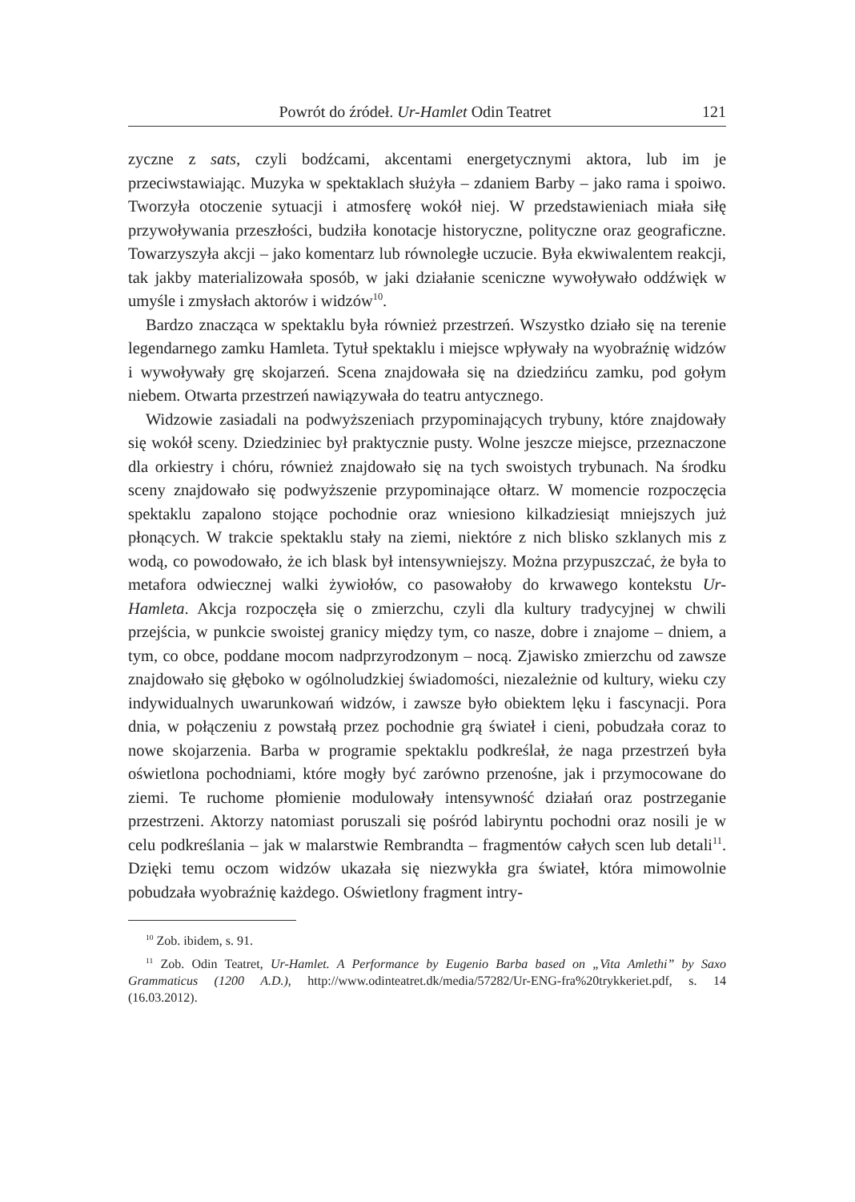Powrót do źródeł. Ur-Hamlet Odin Teatret 121
zyczne z sats, czyli bodźcami, akcentami energetycznymi aktora, lub im je przeciwstawiając. Muzyka w spektaklach służyła – zdaniem Barby – jako rama i spoiwo. Tworzyła otoczenie sytuacji i atmosferę wokół niej. W przedstawieniach miała siłę przywoływania przeszłości, budziła konotacje historyczne, polityczne oraz geograficzne. Towarzyszyła akcji – jako komentarz lub równoległe uczucie. Była ekwiwalentem reakcji, tak jakby materializowała sposób, w jaki działanie sceniczne wywoływało oddźwięk w umyśle i zmysłach aktorów i widzów<sup>10</sup>.
Bardzo znacząca w spektaklu była również przestrzeń. Wszystko działo się na terenie legendarnego zamku Hamleta. Tytuł spektaklu i miejsce wpływały na wyobraźnię widzów i wywoływały grę skojarzeń. Scena znajdowała się na dziedzińcu zamku, pod gołym niebem. Otwarta przestrzeń nawiązywała do teatru antycznego.
Widzowie zasiadali na podwyższeniach przypominających trybuny, które znajdowały się wokół sceny. Dziedziniec był praktycznie pusty. Wolne jeszcze miejsce, przeznaczone dla orkiestry i chóru, również znajdowało się na tych swoistych trybunach. Na środku sceny znajdowało się podwyższenie przypominające ołtarz. W momencie rozpoczęcia spektaklu zapalono stojące pochodnie oraz wniesiono kilkadziesiąt mniejszych już płonących. W trakcie spektaklu stały na ziemi, niektóre z nich blisko szklanych mis z wodą, co powodowało, że ich blask był intensywniejszy. Można przypuszczać, że była to metafora odwiecznej walki żywiołów, co pasowałoby do krwawego kontekstu Ur-Hamleta. Akcja rozpoczęła się o zmierzchu, czyli dla kultury tradycyjnej w chwili przejścia, w punkcie swoistej granicy między tym, co nasze, dobre i znajome – dniem, a tym, co obce, poddane mocom nadprzyrodzonym – nocą. Zjawisko zmierzchu od zawsze znajdowało się głęboko w ogólnoludzkiej świadomości, niezależnie od kultury, wieku czy indywidualnych uwarunkowań widzów, i zawsze było obiektem lęku i fascynacji. Pora dnia, w połączeniu z powstałą przez pochodnie grą świateł i cieni, pobudzała coraz to nowe skojarzenia. Barba w programie spektaklu podkreślał, że naga przestrzeń była oświetlona pochodniami, które mogły być zarówno przenośne, jak i przymocowane do ziemi. Te ruchome płomienie modulowały intensywność działań oraz postrzeganie przestrzeni. Aktorzy natomiast poruszali się pośród labiryntu pochodni oraz nosili je w celu podkreślania – jak w malarstwie Rembrandta – fragmentów całych scen lub detali<sup>11</sup>. Dzięki temu oczom widzów ukazała się niezwykła gra świateł, która mimowolnie pobudzała wyobraźnię każdego. Oświetlony fragment intry-
<sup>10</sup> Zob. ibidem, s. 91.
<sup>11</sup> Zob. Odin Teatret, Ur-Hamlet. A Performance by Eugenio Barba based on „Vita Amlethi” by Saxo Grammaticus (1200 A.D.), http://www.odinteatret.dk/media/57282/Ur-ENG-fra%20trykkeriet.pdf, s. 14 (16.03.2012).